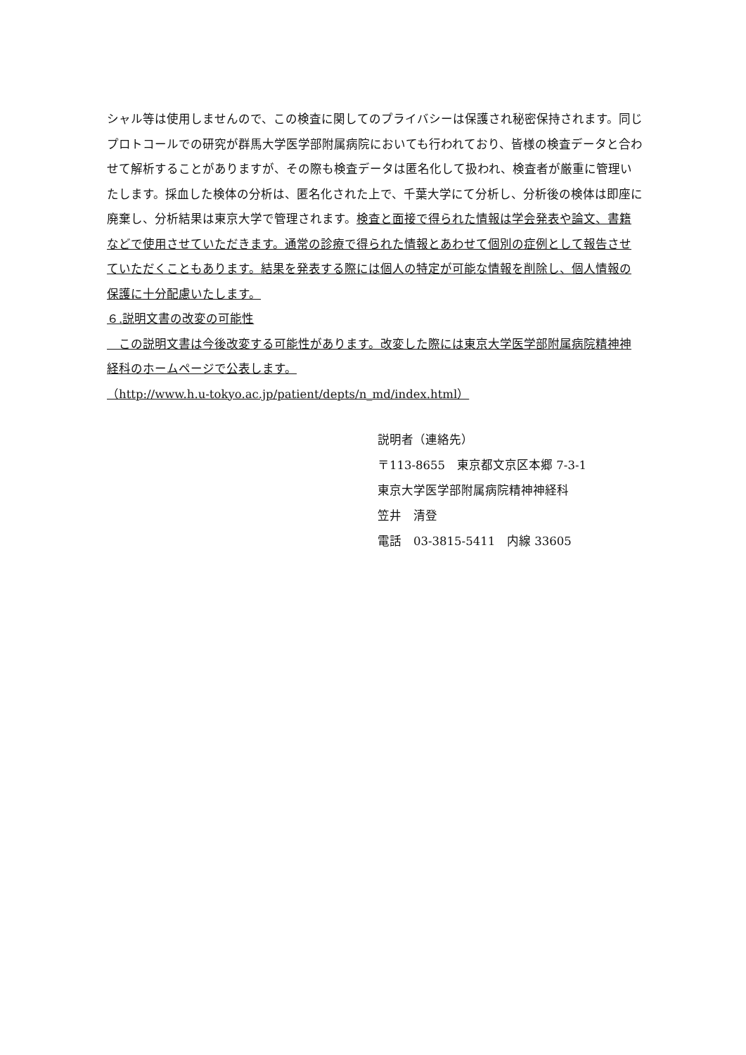シャル等は使用しませんので、この検査に関してのプライバシーは保護され秘密保持されます。同じプロトコールでの研究が群馬大学医学部附属病院においても行われており、皆様の検査データと合わせて解析することがありますが、その際も検査データは匿名化して扱われ、検査者が厳重に管理いたします。採血した検体の分析は、匿名化された上で、千葉大学にて分析し、分析後の検体は即座に廃棄し、分析結果は東京大学で管理されます。検査と面接で得られた情報は学会発表や論文、書籍などで使用させていただきます。通常の診療で得られた情報とあわせて個別の症例として報告させていただくこともあります。結果を発表する際には個人の特定が可能な情報を削除し、個人情報の保護に十分配慮いたします。
６.説明文書の改変の可能性
　この説明文書は今後改変する可能性があります。改変した際には東京大学医学部附属病院精神神経科のホームページで公表します。
（http://www.h.u-tokyo.ac.jp/patient/depts/n_md/index.html）
説明者（連絡先）
〒113-8655　東京都文京区本郷 7-3-1
東京大学医学部附属病院精神神経科
笠井　清登
電話　03-3815-5411　内線 33605